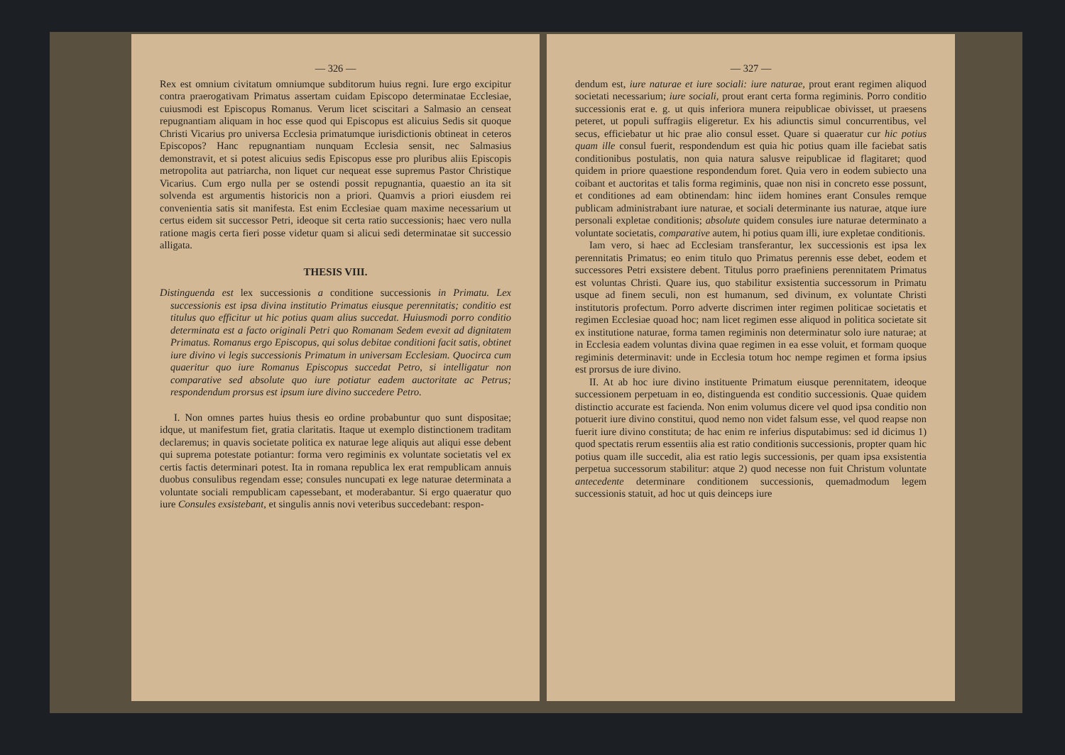— 326 —
Rex est omnium civitatum omniumque subditorum huius regni. Iure ergo excipitur contra praerogativam Primatus assertam cuidam Episcopo determinatae Ecclesiae, cuiusmodi est Episcopus Romanus. Verum licet sciscitari a Salmasio an censeat repugnantiam aliquam in hoc esse quod qui Episcopus est alicuius Sedis sit quoque Christi Vicarius pro universa Ecclesia primatumque iurisdictionis obtineat in ceteros Episcopos? Hanc repugnantiam nunquam Ecclesia sensit, nec Salmasius demonstravit, et si potest alicuius sedis Episcopus esse pro pluribus aliis Episcopis metropolita aut patriarcha, non liquet cur nequeat esse supremus Pastor Christique Vicarius. Cum ergo nulla per se ostendi possit repugnantia, quaestio an ita sit solvenda est argumentis historicis non a priori. Quamvis a priori eiusdem rei convenientia satis sit manifesta. Est enim Ecclesiae quam maxime necessarium ut certus eidem sit successor Petri, ideoque sit certa ratio successionis; haec vero nulla ratione magis certa fieri posse videtur quam si alicui sedi determinatae sit successio alligata.
THESIS VIII.
Distinguenda est lex successionis a conditione successionis in Primatu. Lex successionis est ipsa divina institutio Primatus eiusque perennitatis; conditio est titulus quo efficitur ut hic potius quam alius succedat. Huiusmodi porro conditio determinata est a facto originali Petri quo Romanam Sedem evexit ad dignitatem Primatus. Romanus ergo Episcopus, qui solus debitae conditioni facit satis, obtinet iure divino vi legis successionis Primatum in universam Ecclesiam. Quocirca cum quaeritur quo iure Romanus Episcopus succedat Petro, si intelligatur non comparative sed absolute quo iure potiatur eadem auctoritate ac Petrus; respondendum prorsus est ipsum iure divino succedere Petro.
I. Non omnes partes huius thesis eo ordine probabuntur quo sunt dispositae; idque, ut manifestum fiet, gratia claritatis. Itaque ut exemplo distinctionem traditam declaremus; in quavis societate politica ex naturae lege aliquis aut aliqui esse debent qui suprema potestate potiantur: forma vero regiminis ex voluntate societatis vel ex certis factis determinari potest. Ita in romana republica lex erat rempublicam annuis duobus consulibus regendam esse; consules nuncupati ex lege naturae determinata a voluntate sociali rempublicam capessebant, et moderabantur. Si ergo quaeratur quo iure Consules exsistebant, et singulis annis novi veteribus succedebant: respon-
— 327 —
dendum est, iure naturae et iure sociali: iure naturae, prout erant regimen aliquod societati necessarium; iure sociali, prout erant certa forma regiminis. Porro conditio successionis erat e. g. ut quis inferiora munera reipublicae obivisset, ut praesens peteret, ut populi suffragiis eligeretur. Ex his adiunctis simul concurrentibus, vel secus, efficiebatur ut hic prae alio consul esset. Quare si quaeratur cur hic potius quam ille consul fuerit, respondendum est quia hic potius quam ille faciebat satis conditionibus postulatis, non quia natura salusve reipublicae id flagitaret; quod quidem in priore quaestione respondendum foret. Quia vero in eodem subiecto una coibant et auctoritas et talis forma regiminis, quae non nisi in concreto esse possunt, et conditiones ad eam obtinendam: hinc iidem homines erant Consules remque publicam administrabant iure naturae, et sociali determinante ius naturae, atque iure personali expletae conditionis; absolute quidem consules iure naturae determinato a voluntate societatis, comparative autem, hi potius quam illi, iure expletae conditionis.
Iam vero, si haec ad Ecclesiam transferantur, lex successionis est ipsa lex perennitatis Primatus; eo enim titulo quo Primatus perennis esse debet, eodem et successores Petri exsistere debent. Titulus porro praefiniens perennitatem Primatus est voluntas Christi. Quare ius, quo stabilitur exsistentia successorum in Primatu usque ad finem seculi, non est humanum, sed divinum, ex voluntate Christi institutoris profectum. Porro adverte discrimen inter regimen politicae societatis et regimen Ecclesiae quoad hoc; nam licet regimen esse aliquod in politica societate sit ex institutione naturae, forma tamen regiminis non determinatur solo iure naturae; at in Ecclesia eadem voluntas divina quae regimen in ea esse voluit, et formam quoque regiminis determinavit: unde in Ecclesia totum hoc nempe regimen et forma ipsius est prorsus de iure divino.
II. At ab hoc iure divino instituente Primatum eiusque perennitatem, ideoque successionem perpetuam in eo, distinguenda est conditio successionis. Quae quidem distinctio accurate est facienda. Non enim volumus dicere vel quod ipsa conditio non potuerit iure divino constitui, quod nemo non videt falsum esse, vel quod reapse non fuerit iure divino constituta; de hac enim re inferius disputabimus: sed id dicimus 1) quod spectatis rerum essentiis alia est ratio conditionis successionis, propter quam hic potius quam ille succedit, alia est ratio legis successionis, per quam ipsa exsistentia perpetua successorum stabilitur: atque 2) quod necesse non fuit Christum voluntate antecedente determinare conditionem successionis, quemadmodum legem successionis statuit, ad hoc ut quis deinceps iure